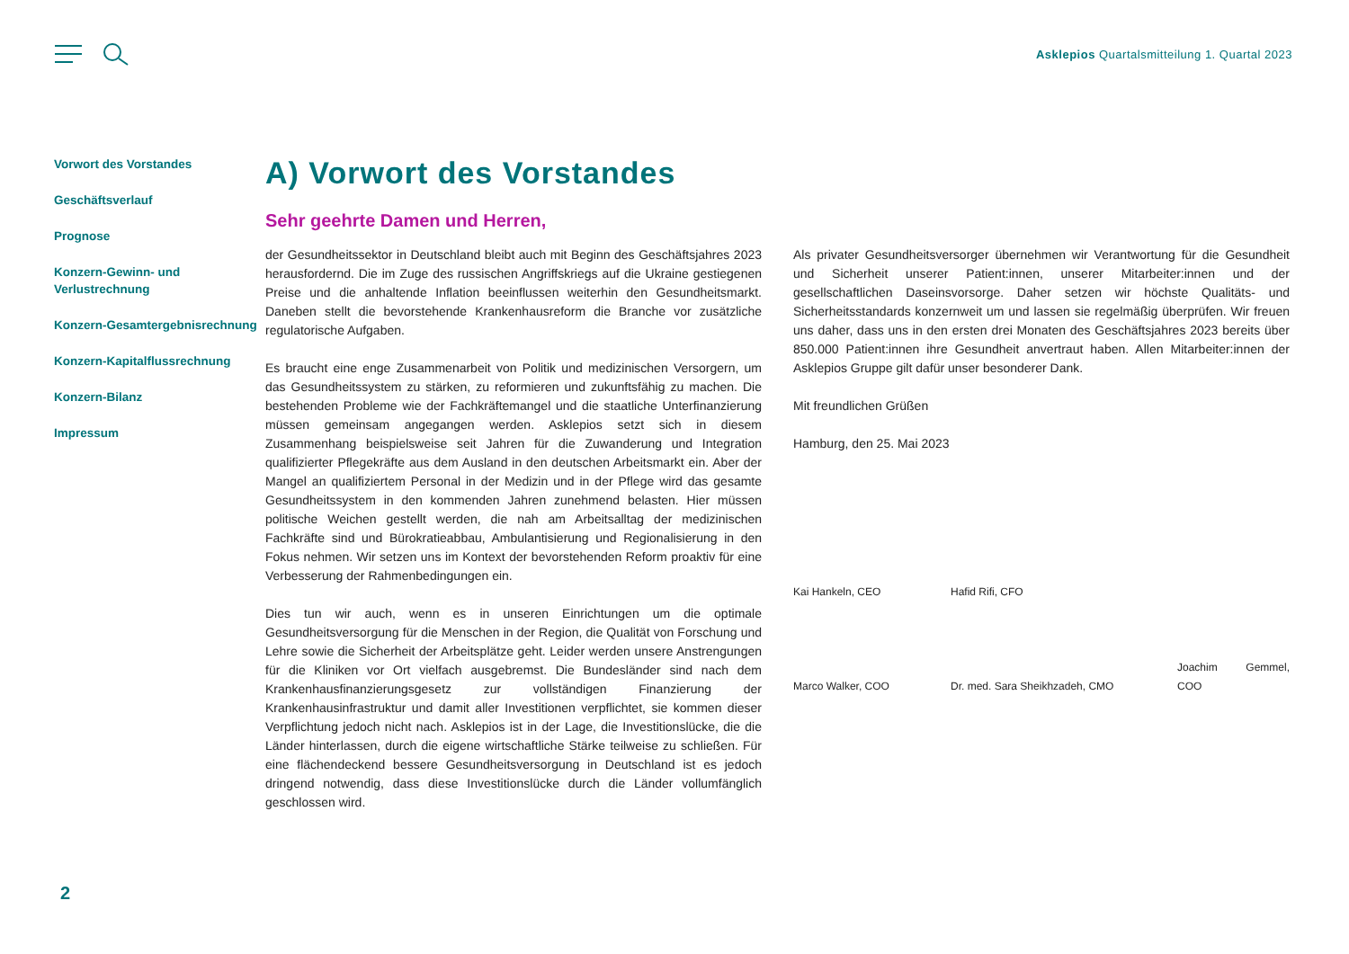Asklepios Quartalsmitteilung 1. Quartal 2023
Vorwort des Vorstandes
Geschäftsverlauf
Prognose
Konzern-Gewinn- und Verlustrechnung
Konzern-Gesamtergebnisrechnung
Konzern-Kapitalflussrechnung
Konzern-Bilanz
Impressum
A) Vorwort des Vorstandes
Sehr geehrte Damen und Herren,
der Gesundheitssektor in Deutschland bleibt auch mit Beginn des Geschäftsjahres 2023 herausfordernd. Die im Zuge des russischen Angriffskriegs auf die Ukraine gestiegenen Preise und die anhaltende Inflation beeinflussen weiterhin den Gesundheitsmarkt. Daneben stellt die bevorstehende Krankenhausreform die Branche vor zusätzliche regulatorische Aufgaben.
Es braucht eine enge Zusammenarbeit von Politik und medizinischen Versorgern, um das Gesundheitssystem zu stärken, zu reformieren und zukunftsfähig zu machen. Die bestehenden Probleme wie der Fachkräftemangel und die staatliche Unterfinanzierung müssen gemeinsam angegangen werden. Asklepios setzt sich in diesem Zusammenhang beispielsweise seit Jahren für die Zuwanderung und Integration qualifizierter Pflegekräfte aus dem Ausland in den deutschen Arbeitsmarkt ein. Aber der Mangel an qualifiziertem Personal in der Medizin und in der Pflege wird das gesamte Gesundheitssystem in den kommenden Jahren zunehmend belasten. Hier müssen politische Weichen gestellt werden, die nah am Arbeitsalltag der medizinischen Fachkräfte sind und Bürokratieabbau, Ambulantisierung und Regionalisierung in den Fokus nehmen. Wir setzen uns im Kontext der bevorstehenden Reform proaktiv für eine Verbesserung der Rahmenbedingungen ein.
Dies tun wir auch, wenn es in unseren Einrichtungen um die optimale Gesundheitsversorgung für die Menschen in der Region, die Qualität von Forschung und Lehre sowie die Sicherheit der Arbeitsplätze geht. Leider werden unsere Anstrengungen für die Kliniken vor Ort vielfach ausgebremst. Die Bundesländer sind nach dem Krankenhausfinanzierungsgesetz zur vollständigen Finanzierung der Krankenhausinfrastruktur und damit aller Investitionen verpflichtet, sie kommen dieser Verpflichtung jedoch nicht nach. Asklepios ist in der Lage, die Investitionslücke, die die Länder hinterlassen, durch die eigene wirtschaftliche Stärke teilweise zu schließen. Für eine flächendeckend bessere Gesundheitsversorgung in Deutschland ist es jedoch dringend notwendig, dass diese Investitionslücke durch die Länder vollumfänglich geschlossen wird.
Als privater Gesundheitsversorger übernehmen wir Verantwortung für die Gesundheit und Sicherheit unserer Patient:innen, unserer Mitarbeiter:innen und der gesellschaftlichen Daseinsvorsorge. Daher setzen wir höchste Qualitäts- und Sicherheitsstandards konzernweit um und lassen sie regelmäßig überprüfen. Wir freuen uns daher, dass uns in den ersten drei Monaten des Geschäftsjahres 2023 bereits über 850.000 Patient:innen ihre Gesundheit anvertraut haben. Allen Mitarbeiter:innen der Asklepios Gruppe gilt dafür unser besonderer Dank.
Mit freundlichen Grüßen
Hamburg, den 25. Mai 2023
Kai Hankeln, CEO
Hafid Rifi, CFO
Marco Walker, COO
Dr. med. Sara Sheikhzadeh, CMO
Joachim Gemmel, COO
2